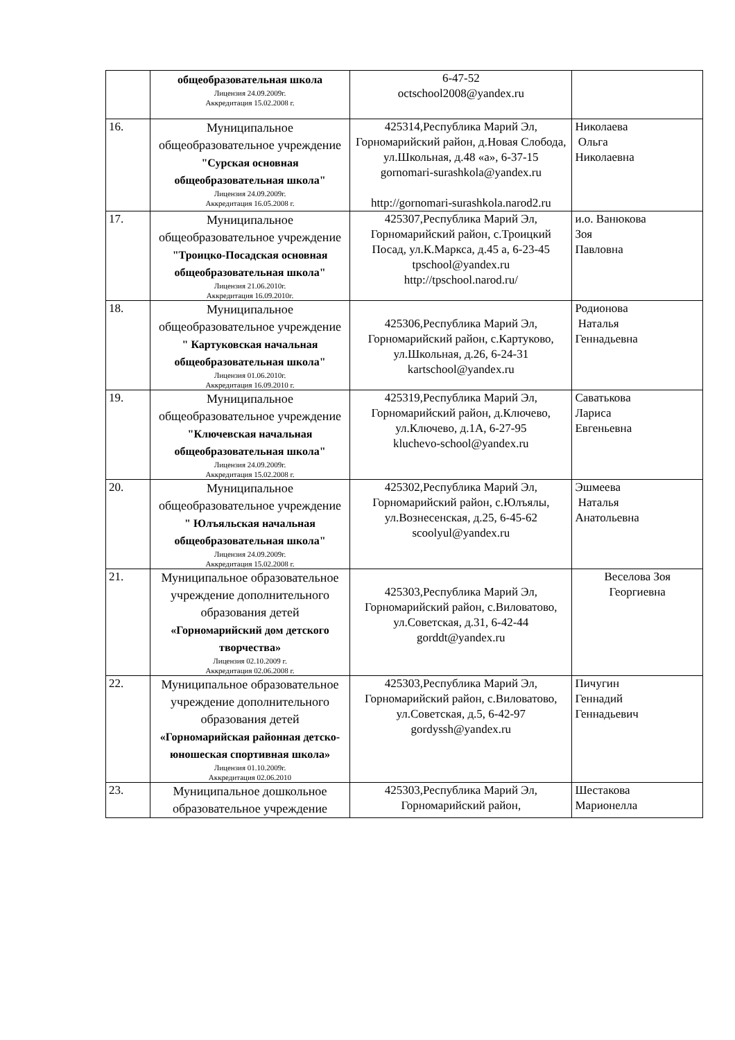| | общеобразовательная школа Лицензия 24.09.2009г. Аккредитация 15.02.2008 г. | 6-47-52 octschool2008@yandex.ru | |
| 16. | Муниципальное общеобразовательное учреждение "Сурская основная общеобразовательная школа" Лицензия 24.09.2009г. Аккредитация 16.05.2008 г. | 425314,Республика Марий Эл, Горномарийский район, д.Новая Слобода, ул.Школьная, д.48 «а», 6-37-15 gornomari-surashkola@yandex.ru http://gornomari-surashkola.narod2.ru | Николаева Ольга Николаевна |
| 17. | Муниципальное общеобразовательное учреждение "Троицко-Посадская основная общеобразовательная школа" Лицензия 21.06.2010г. Аккредитация 16.09.2010г. | 425307,Республика Марий Эл, Горномарийский район, с.Троицкий Посад, ул.К.Маркса, д.45 а, 6-23-45 tpschool@yandex.ru http://tpschool.narod.ru/ | и.о. Ванюкова Зоя Павловна |
| 18. | Муниципальное общеобразовательное учреждение " Картуковская начальная общеобразовательная школа" Лицензия 01.06.2010г. Аккредитация 16.09.2010 г. | 425306,Республика Марий Эл, Горномарийский район, с.Картуково, ул.Школьная, д.26, 6-24-31 kartschool@yandex.ru | Родионова Наталья Геннадьевна |
| 19. | Муниципальное общеобразовательное учреждение "Ключевская начальная общеобразовательная школа" Лицензия 24.09.2009г. Аккредитация 15.02.2008 г. | 425319,Республика Марий Эл, Горномарийский район, д.Ключево, ул.Ключево, д.1А, 6-27-95 kluchevo-school@yandex.ru | Саватькова Лариса Евгеньевна |
| 20. | Муниципальное общеобразовательное учреждение " Юлъяльская начальная общеобразовательная школа" Лицензия 24.09.2009г. Аккредитация 15.02.2008 г. | 425302,Республика Марий Эл, Горномарийский район, с.Юлъялы, ул.Вознесенская, д.25, 6-45-62 scoolyul@yandex.ru | Эшмеева Наталья Анатольевна |
| 21. | Муниципальное образовательное учреждение дополнительного образования детей «Горномарийский дом детского творчества» Лицензия 02.10.2009 г. Аккредитация 02.06.2008 г. | 425303,Республика Марий Эл, Горномарийский район, с.Виловатово, ул.Советская, д.31, 6-42-44 gorddt@yandex.ru | Веселова Зоя Георгиевна |
| 22. | Муниципальное образовательное учреждение дополнительного образования детей «Горномарийская районная детско-юношеская спортивная школа» Лицензия 01.10.2009г. Аккредитация 02.06.2010 | 425303,Республика Марий Эл, Горномарийский район, с.Виловатово, ул.Советская, д.5, 6-42-97 gordyssh@yandex.ru | Пичугин Геннадий Геннадьевич |
| 23. | Муниципальное дошкольное образовательное учреждение | 425303,Республика Марий Эл, Горномарийский район, | Шестакова Марионелла |